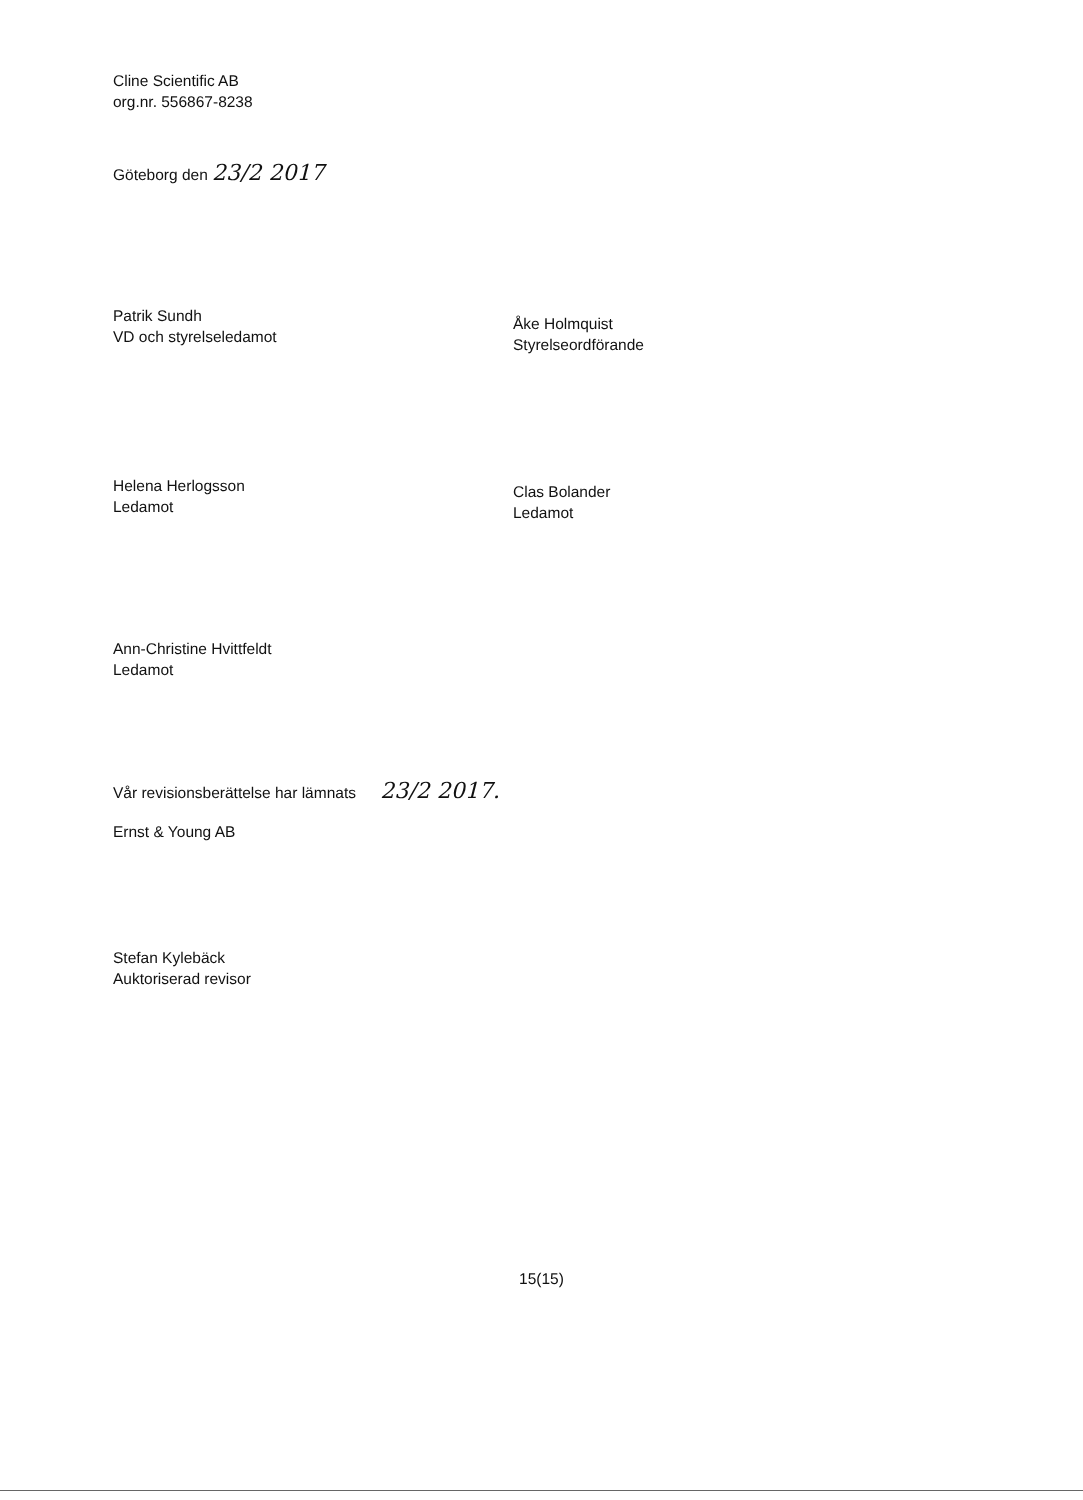Cline Scientific AB
org.nr. 556867-8238
Göteborg den 23/2 2017
Patrik Sundh
VD och styrelseledamot
Åke Holmquist
Styrelseordförande
Helena Herlogsson
Ledamot
Clas Bolander
Ledamot
Ann-Christine Hvittfeldt
Ledamot
Vår revisionsberättelse har lämnats 23/2 2017.
Ernst & Young AB
Stefan Kylebäck
Auktoriserad revisor
15(15)